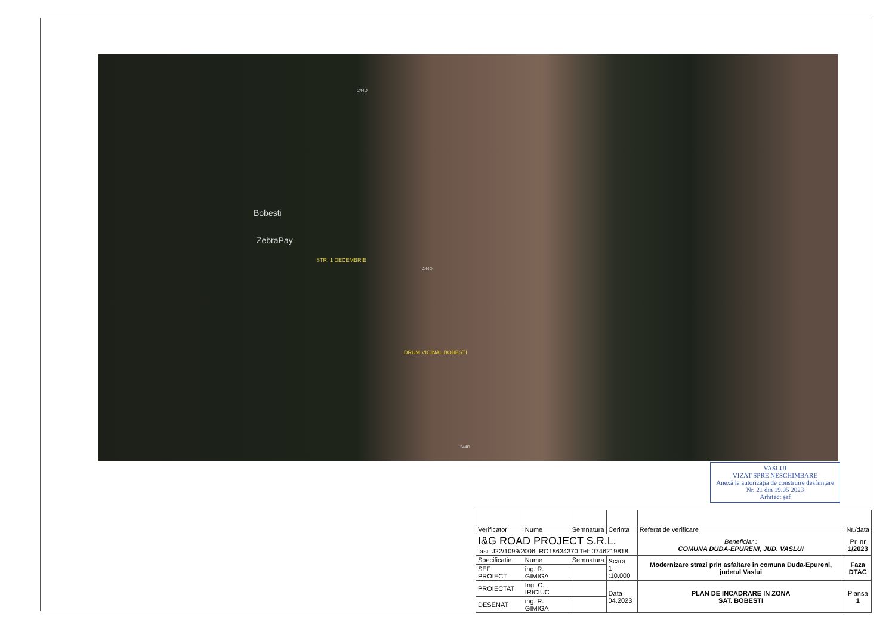Bobesti
ZebraPay
STR. 1 DECEMBRIE
DRUM VICINAL BOBESTI
244D
244D
244D
VASLUI
VIZAT SPRE NESCHIMBARE
Anexă la autorizația de construire desființare
Nr. 21 din 19.05 2023
Arhitect șef
| Verificator | Nume | Semnatura | Cerinta | Referat de verificare | Nr./data |
| I&G ROAD PROJECT S.R.L. Iasi, J22/1099/2006, RO18634370 Tel: 0746219818 | | | | Beneficiar : COMUNA DUDA-EPURENI, JUD. VASLUI | Pr. nr 1/2023 |
| Specificatie | Nume | Semnatura | Scara 1 :10.000 | Modernizare strazi prin asfaltare in comuna Duda-Epureni, judetul Vaslui | Faza DTAC |
| SEF PROIECT | ing. R. GIMIGA | | | | |
| PROIECTAT | Ing. C. IRICIUC | | Data 04.2023 | PLAN DE INCADRARE IN ZONA SAT. BOBESTI | Plansa 1 |
| DESENAT | ing. R. GIMIGA | | | | |